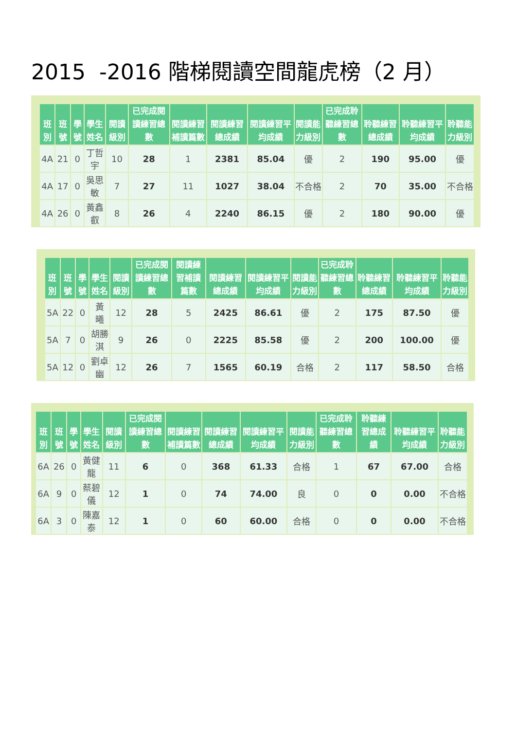2015 -2016 階梯閱讀空間龍虎榜（2 月）
| 班別 | 班號 | 學號 | 學生姓名 | 閱讀級別 | 已完成閱讀練習總數 | 閱讀練習補讀篇數 | 閱讀練習總成績 | 閱讀練習平均成績 | 閱讀能力級別 | 已完成聆聽練習總數 | 聆聽練習總成績 | 聆聽練習平均成績 | 聆聽能力級別 |
| --- | --- | --- | --- | --- | --- | --- | --- | --- | --- | --- | --- | --- | --- |
| 4A | 21 | 0 | 丁哲宇 | 10 | 28 | 1 | 2381 | 85.04 | 優 | 2 | 190 | 95.00 | 優 |
| 4A | 17 | 0 | 吳思敏 | 7 | 27 | 11 | 1027 | 38.04 | 不合格 | 2 | 70 | 35.00 | 不合格 |
| 4A | 26 | 0 | 黃鑫叡 | 8 | 26 | 4 | 2240 | 86.15 | 優 | 2 | 180 | 90.00 | 優 |
| 班別 | 班號 | 學號 | 學生姓名 | 閱讀級別 | 已完成閱讀練習總數 | 閱讀練習補讀篇數 | 閱讀練習總成績 | 閱讀練習平均成績 | 閱讀能力級別 | 已完成聆聽練習總數 | 聆聽練習總成績 | 聆聽練習平均成績 | 聆聽能力級別 |
| --- | --- | --- | --- | --- | --- | --- | --- | --- | --- | --- | --- | --- | --- |
| 5A | 22 | 0 | 黃 曦 | 12 | 28 | 5 | 2425 | 86.61 | 優 | 2 | 175 | 87.50 | 優 |
| 5A | 7 | 0 | 胡勝淇 | 9 | 26 | 0 | 2225 | 85.58 | 優 | 2 | 200 | 100.00 | 優 |
| 5A | 12 | 0 | 劉卓幽 | 12 | 26 | 7 | 1565 | 60.19 | 合格 | 2 | 117 | 58.50 | 合格 |
| 班別 | 班號 | 學號 | 學生姓名 | 閱讀級別 | 已完成閱讀練習總數 | 閱讀練習補讀篇數 | 閱讀練習總成績 | 閱讀練習平均成績 | 閱讀能力級別 | 已完成聆聽練習總數 | 聆聽練習總成績 | 聆聽練習平均成績 | 聆聽能力級別 |
| --- | --- | --- | --- | --- | --- | --- | --- | --- | --- | --- | --- | --- | --- |
| 6A | 26 | 0 | 黃健龍 | 11 | 6 | 0 | 368 | 61.33 | 合格 | 1 | 67 | 67.00 | 合格 |
| 6A | 9 | 0 | 蔡碧儀 | 12 | 1 | 0 | 74 | 74.00 | 良 | 0 | 0 | 0.00 | 不合格 |
| 6A | 3 | 0 | 陳嘉泰 | 12 | 1 | 0 | 60 | 60.00 | 合格 | 0 | 0 | 0.00 | 不合格 |